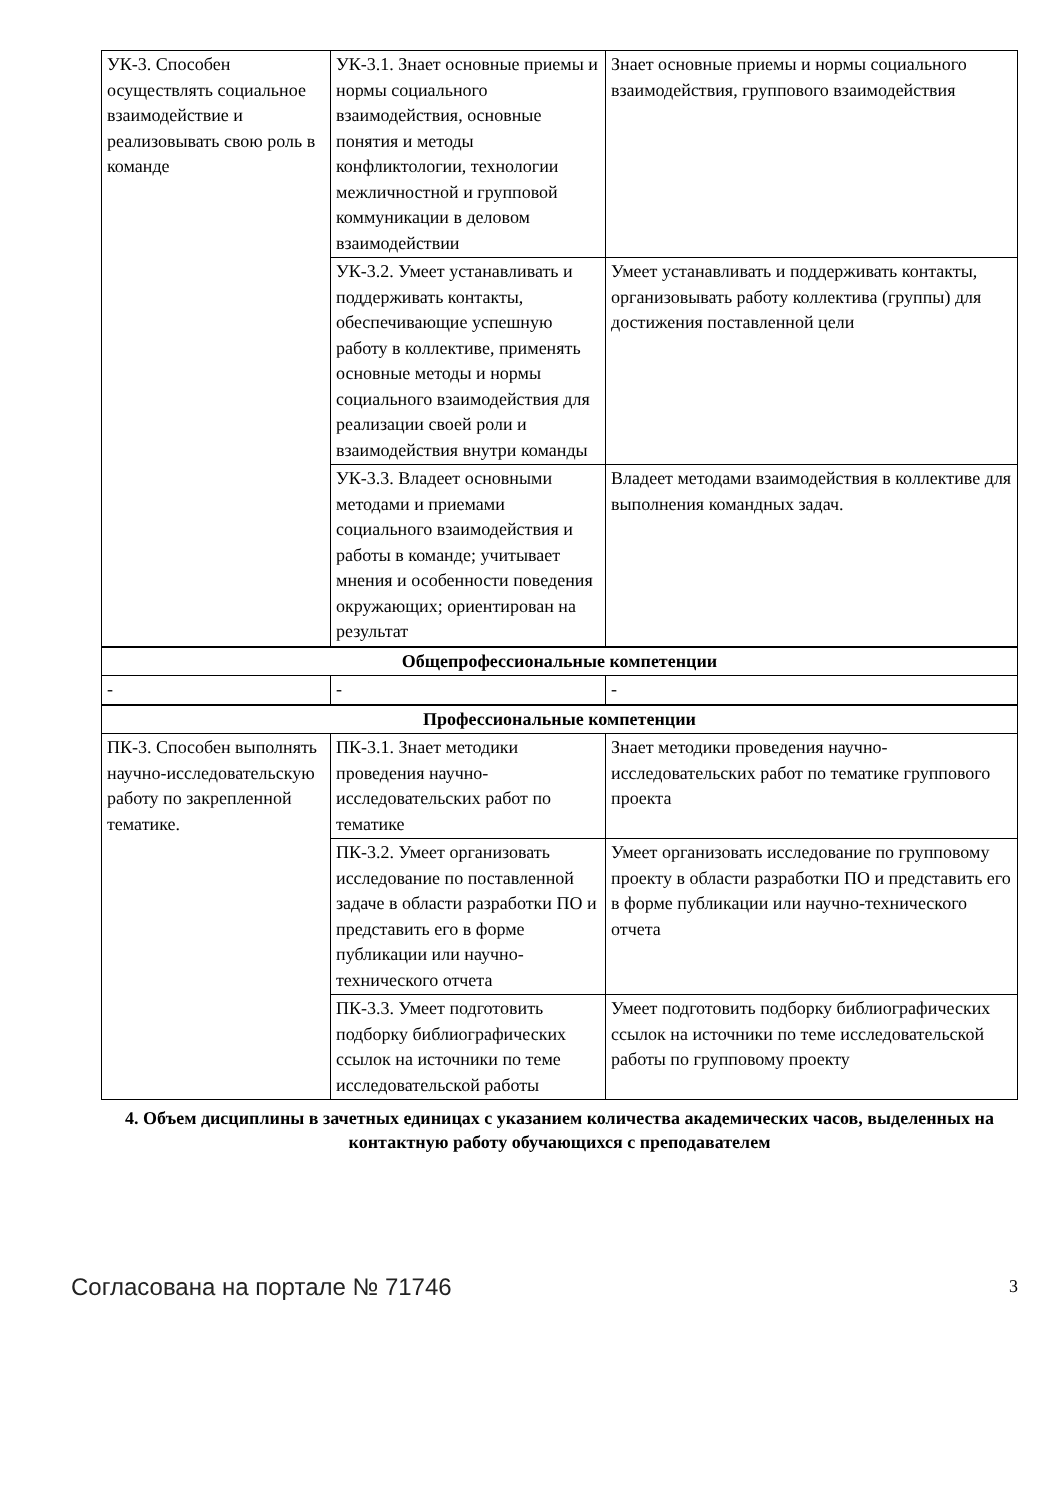| УК-3. Способен осуществлять социальное взаимодействие и реализовывать свою роль в команде | УК-3.1. Знает основные приемы и нормы социального взаимодействия, основные понятия и методы конфликтологии, технологии межличностной и групповой коммуникации в деловом взаимодействии | Знает основные приемы и нормы социального взаимодействия, группового взаимодействия |
| | УК-3.2. Умеет устанавливать и поддерживать контакты, обеспечивающие успешную работу в коллективе, применять основные методы и нормы социального взаимодействия для реализации своей роли и взаимодействия внутри команды | Умеет устанавливать и поддерживать контакты, организовывать работу коллектива (группы) для достижения поставленной цели |
| | УК-3.3. Владеет основными методами и приемами социального взаимодействия и работы в команде; учитывает мнения и особенности поведения окружающих; ориентирован на результат | Владеет методами взаимодействия в коллективе для выполнения командных задач. |
| Общепрофессиональные компетенции | | |
| - | - | - |
| Профессиональные компетенции | | |
| ПК-3. Способен выполнять научно-исследовательскую работу по закрепленной тематике. | ПК-3.1. Знает методики проведения научно-исследовательских работ по тематике | Знает методики проведения научно-исследовательских работ по тематике группового проекта |
| | ПК-3.2. Умеет организовать исследование по поставленной задаче в области разработки ПО и представить его в форме публикации или научно-технического отчета | Умеет организовать исследование по групповому проекту в области разработки ПО и представить его в форме публикации или научно-технического отчета |
| | ПК-3.3. Умеет подготовить подборку библиографических ссылок на источники по теме исследовательской работы | Умеет подготовить подборку библиографических ссылок на источники по теме исследовательской работы по групповому проекту |
4. Объем дисциплины в зачетных единицах с указанием количества академических часов, выделенных на контактную работу обучающихся с преподавателем
Согласована на портале № 71746 3